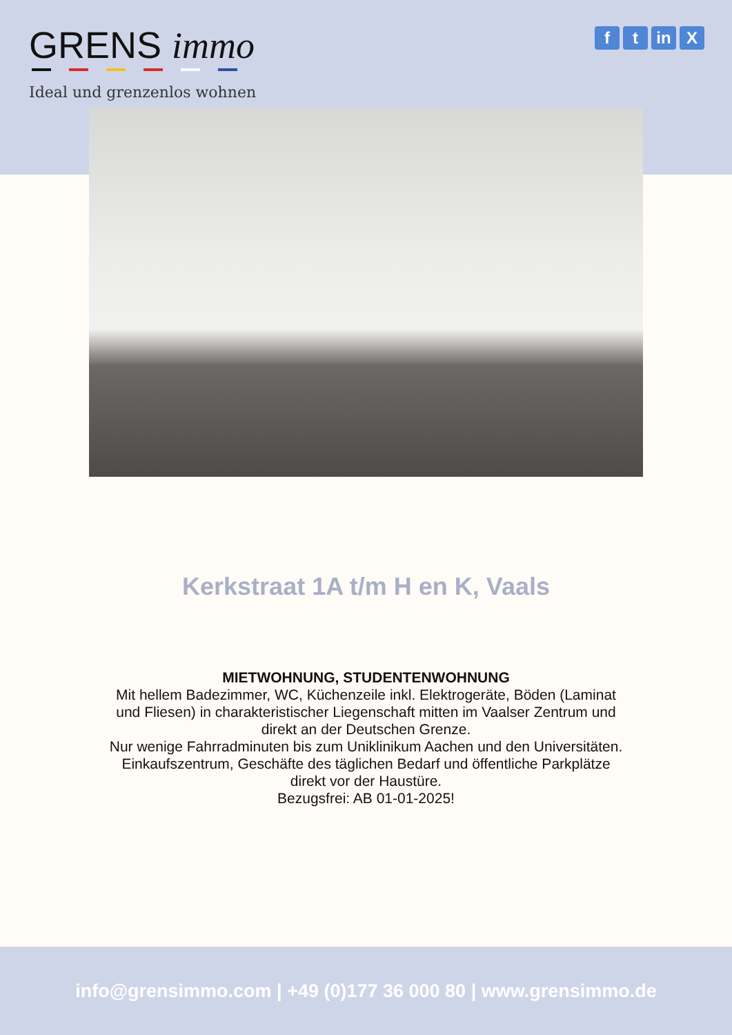GRENS immo
Ideal und grenzenlos wohnen
ft in X
Kerkstraat 1A t/m H en K, Vaals
MIETWOHNUNG, STUDENTENWOHNUNG
Mit hellem Badezimmer, WC, Küchenzeile inkl. Elektrogeräte, Böden (Laminat und Fliesen) in charakteristischer Liegenschaft mitten im Vaalser Zentrum und direkt an der Deutschen Grenze.
Nur wenige Fahrradminuten bis zum Uniklinikum Aachen und den Universitäten.
Einkaufszentrum, Geschäfte des täglichen Bedarf und öffentliche Parkplätze direkt vor der Haustüre.
Bezugsfrei: AB 01-01-2025!
info@grensimmo.com | +49 (0)177 36 000 80 | www.grensimmo.de